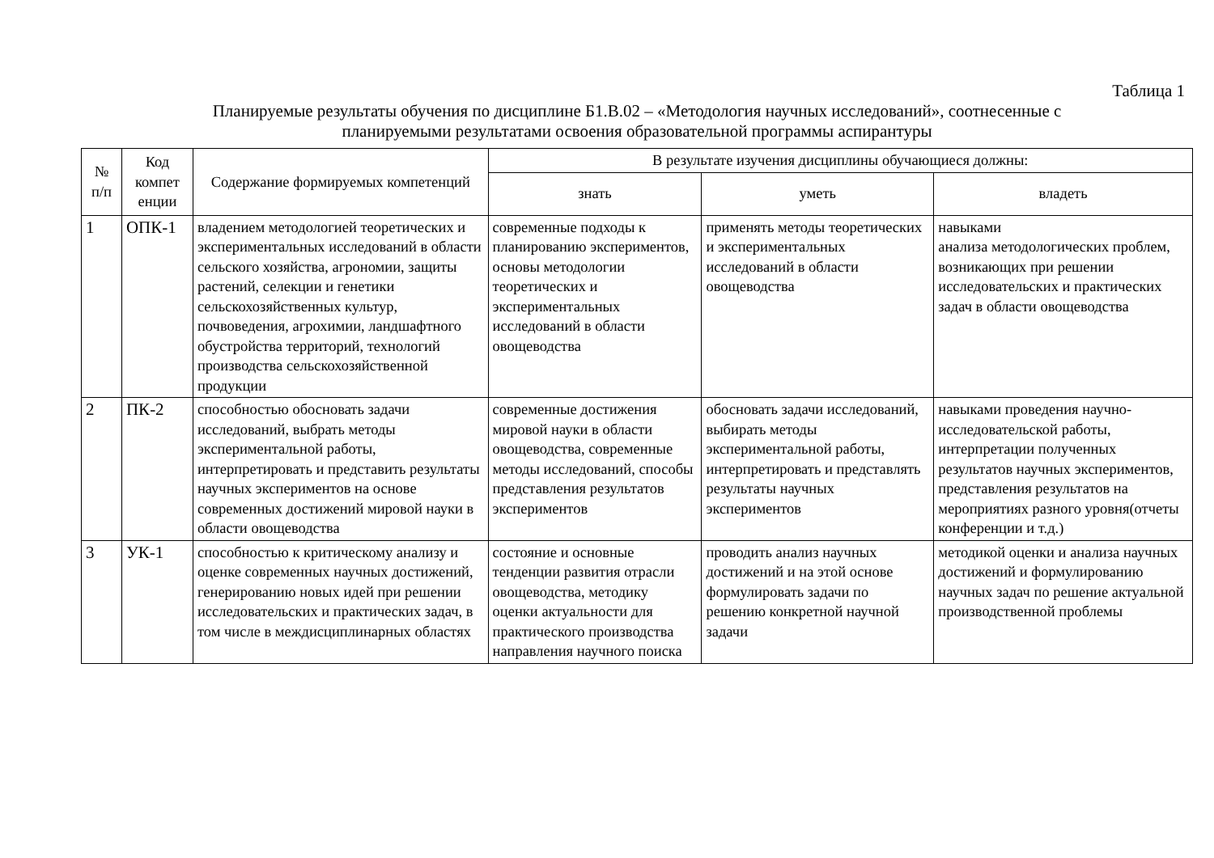Таблица 1
Планируемые результаты обучения по дисциплине Б1.В.02 – «Методология научных исследований», соотнесенные с
планируемыми результатами освоения образовательной программы аспирантуры
| № п/п | Код компет енции | Содержание формируемых компетенций | В результате изучения дисциплины обучающиеся должны: | | |
| --- | --- | --- | --- | --- | --- |
| | | | знать | уметь | владеть |
| 1 | ОПК-1 | владением методологией теоретических и экспериментальных исследований в области сельского хозяйства, агрономии, защиты растений, селекции и генетики сельскохозяйственных культур, почвоведения, агрохимии, ландшафтного обустройства территорий, технологий производства сельскохозяйственной продукции | современные подходы к планированию экспериментов, основы методологии теоретических и экспериментальных исследований в области овощеводства | применять методы теоретических и экспериментальных исследований в области овощеводства | навыками анализа методологических проблем, возникающих при решении исследовательских и практических задач в области овощеводства |
| 2 | ПК-2 | способностью обосновать задачи исследований, выбрать методы экспериментальной работы, интерпретировать и представить результаты научных экспериментов на основе современных достижений мировой науки в области овощеводства | современные достижения мировой науки в области овощеводства, современные методы исследований, способы представления результатов экспериментов | обосновать задачи исследований, выбирать методы экспериментальной работы, интерпретировать и представлять результаты научных экспериментов | навыками проведения научно-исследовательской работы, интерпретации полученных результатов научных экспериментов, представления результатов на мероприятиях разного уровня(отчеты конференции и т.д.) |
| 3 | УК-1 | способностью к критическому анализу и оценке современных научных достижений, генерированию новых идей при решении исследовательских и практических задач, в том числе в междисциплинарных областях | состояние и основные тенденции развития отрасли овощеводства, методику оценки актуальности для практического производства направления научного поиска | проводить анализ научных достижений и на этой основе формулировать задачи по решению конкретной научной задачи | методикой оценки и анализа научных достижений и формулированию научных задач по решение актуальной производственной проблемы |